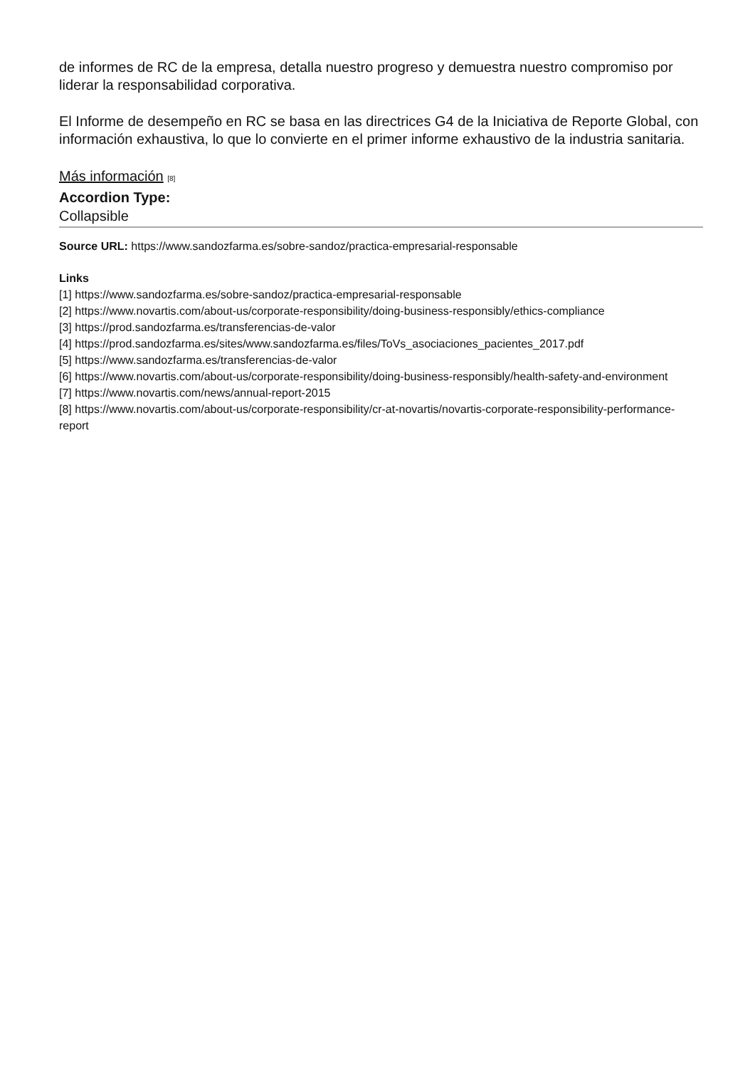de informes de RC de la empresa, detalla nuestro progreso y demuestra nuestro compromiso por liderar la responsabilidad corporativa.
El Informe de desempeño en RC se basa en las directrices G4 de la Iniciativa de Reporte Global, con información exhaustiva, lo que lo convierte en el primer informe exhaustivo de la industria sanitaria.
Más información [8]
Accordion Type:
Collapsible
Source URL: https://www.sandozfarma.es/sobre-sandoz/practica-empresarial-responsable
Links
[1] https://www.sandozfarma.es/sobre-sandoz/practica-empresarial-responsable
[2] https://www.novartis.com/about-us/corporate-responsibility/doing-business-responsibly/ethics-compliance
[3] https://prod.sandozfarma.es/transferencias-de-valor
[4] https://prod.sandozfarma.es/sites/www.sandozfarma.es/files/ToVs_asociaciones_pacientes_2017.pdf
[5] https://www.sandozfarma.es/transferencias-de-valor
[6] https://www.novartis.com/about-us/corporate-responsibility/doing-business-responsibly/health-safety-and-environment
[7] https://www.novartis.com/news/annual-report-2015
[8] https://www.novartis.com/about-us/corporate-responsibility/cr-at-novartis/novartis-corporate-responsibility-performance-report